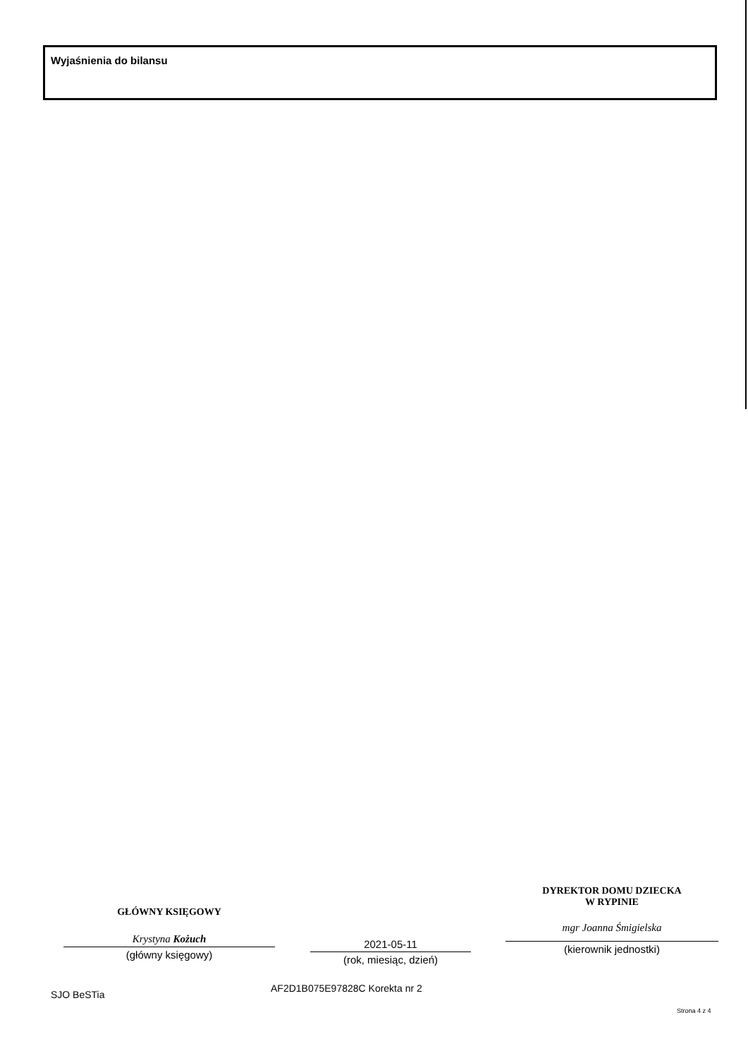Wyjaśnienia do bilansu
GŁÓWNY KSIĘGOWY
Krystyna Kożuch
(główny księgowy)
2021-05-11
(rok, miesiąc, dzień)
DYREKTOR DOMU DZIECKA
W RYPINIE
mgr Joanna Śmigielska
(kierownik jednostki)
SJO BeSTia
AF2D1B075E97828C Korekta nr 2
Strona 4 z 4